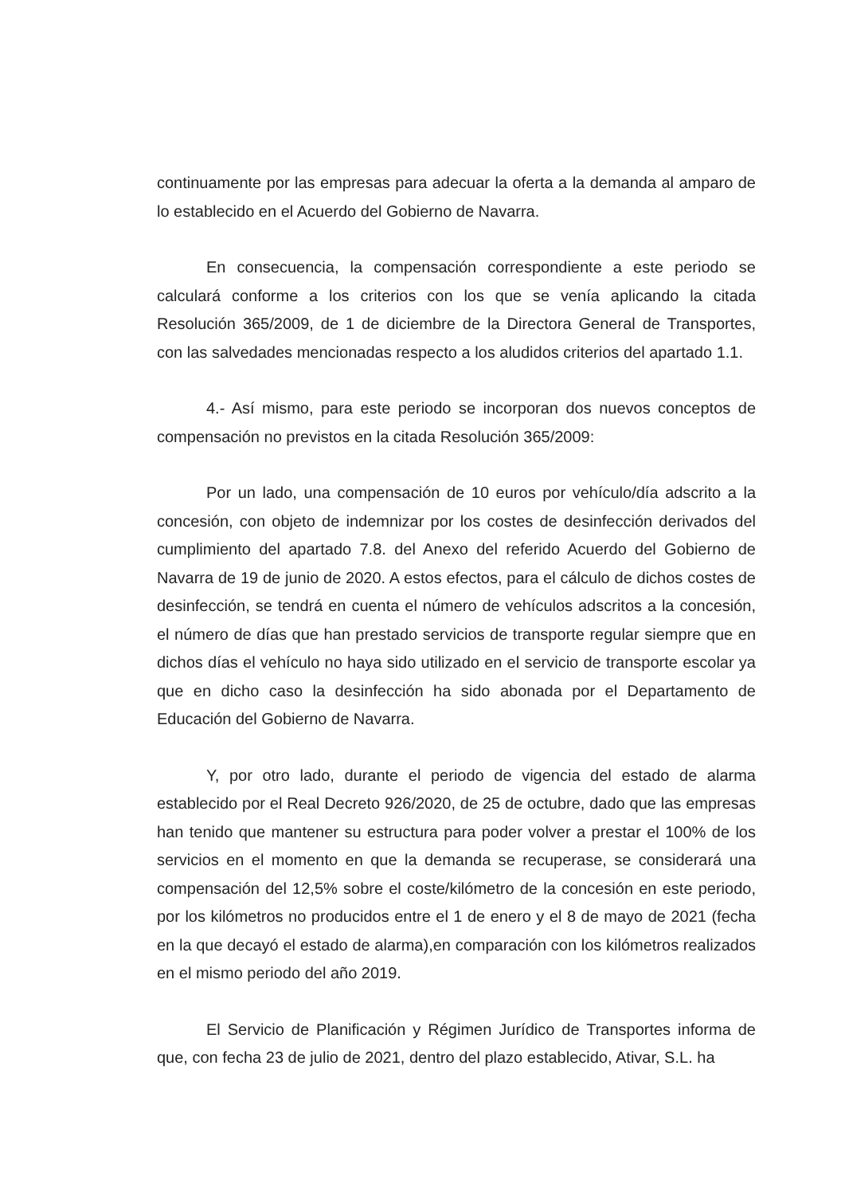continuamente por las empresas para adecuar la oferta a la demanda al amparo de lo establecido en el Acuerdo del Gobierno de Navarra.
En consecuencia, la compensación correspondiente a este periodo se calculará conforme a los criterios con los que se venía aplicando la citada Resolución 365/2009, de 1 de diciembre de la Directora General de Transportes, con las salvedades mencionadas respecto a los aludidos criterios del apartado 1.1.
4.- Así mismo, para este periodo se incorporan dos nuevos conceptos de compensación no previstos en la citada Resolución 365/2009:
Por un lado, una compensación de 10 euros por vehículo/día adscrito a la concesión, con objeto de indemnizar por los costes de desinfección derivados del cumplimiento del apartado 7.8. del Anexo del referido Acuerdo del Gobierno de Navarra de 19 de junio de 2020. A estos efectos, para el cálculo de dichos costes de desinfección, se tendrá en cuenta el número de vehículos adscritos a la concesión, el número de días que han prestado servicios de transporte regular siempre que en dichos días el vehículo no haya sido utilizado en el servicio de transporte escolar ya que en dicho caso la desinfección ha sido abonada por el Departamento de Educación del Gobierno de Navarra.
Y, por otro lado, durante el periodo de vigencia del estado de alarma establecido por el Real Decreto 926/2020, de 25 de octubre, dado que las empresas han tenido que mantener su estructura para poder volver a prestar el 100% de los servicios en el momento en que la demanda se recuperase, se considerará una compensación del 12,5% sobre el coste/kilómetro de la concesión en este periodo, por los kilómetros no producidos entre el 1 de enero y el 8 de mayo de 2021 (fecha en la que decayó el estado de alarma),en comparación con los kilómetros realizados en el mismo periodo del año 2019.
El Servicio de Planificación y Régimen Jurídico de Transportes informa de que, con fecha 23 de julio de 2021, dentro del plazo establecido, Ativar, S.L. ha